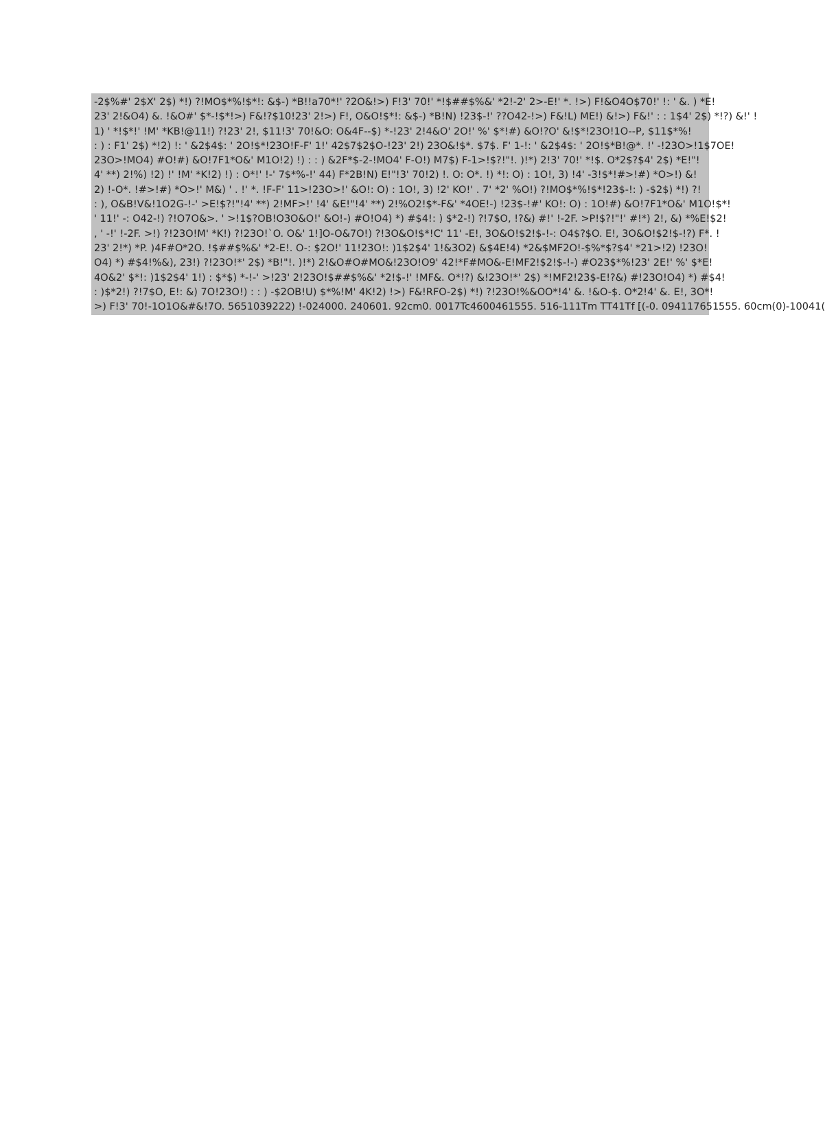-2$%#' 2$X' 2$) *!) ?!MO$*%!$*!: &$-) *B!!a70*!' ?2O&!>) F!3' 70!' *!$##$%&' *2!-2' 2>-E!' *. !>) F!&O4O$70!' !: ' &. ) *E!
23' 2!&O4) &. !&O#' $*-!$*!>) F&!?$10!23' 2!>) F!, O&O!$*!: &$-) *B!N) !23$-!' ??O42-!>) F&!L) ME!) &!>) F&!' : : 1$4' 2$) *!?) &!' !
1) ' *!$*!' !M' *KB!@11!) ?!23' 2!, $11!3' 70!&O: O&4F--$) *-!23' 2!4&O' 2O!' %' $*!#) &O!?O' &!$*!23O!1O--P, $11$*%!
: ) : F1' 2$) *!2) !: ' &2$4$: ' 2O!$*!23O!F-F' 1!' 42$7$2$O-!23' 2!) 23O&!$*. $7$. F' 1-!: ' &2$4$: ' 2O!$*B!@*. !' -!23O>!1$7OE!
23O>!MO4) #O!#) &O!7F1*O&' M1O!2) !) : : ) &2F*$-2-!MO4' F-O!) M7$) F-1>!$?!"!. )!*) 2!3' 70!' *!$. O*2$?$4' 2$) *E!"!
4' **) 2!%) !2) !' !M' *K!2) !) : O*!' !-' 7$*%-!' 44) F*2B!N) E!"!3' 70!2) !. O: O*. !) *!: O) : 1O!, 3) !4' -3!$*!#>!#) *O>!) &!
2) !-O*. !#>!#) *O>!' M&) ' . !' *. !F-F' 11>!23O>!' &O!: O) : 1O!, 3) !2' KO!' . 7' *2' %O!) ?!MO$*%!$*!23$-!: ) -$2$) *!) ?!
: ), O&B!V&!1O2G-!-' >E!$?!"!4' **) 2!MF>!' !4' &E!"!4' **) 2!%O2!$*-F&' *4OE!-) !23$-!#' KO!: O) : 1O!#) &O!7F1*O&' M1O!$*!
' 11!' -: O42-!) ?!O7O&>. ' >!1$?OB!O3O&O!' &O!-) #O!O4) *) #$4!: ) $*2-!) ?!7$O, !?&) #!' !-2F. >P!$?!"!' #!*) 2!, &) *%E!$2!
, ' -!' !-2F. >!) ?!23O!M' *K!) ?!23O!`O. O&' 1!]O-O&7O!) ?!3O&O!$*!C' 11' -E!, 3O&O!$2!$-!-: O4$?$O. E!, 3O&O!$2!$-!?) F*. !
23' 2!*) *P. )4F#O*2O. !$##$%&' *2-E!. O-: $2O!' 11!23O!: )1$2$4' 1!&3O2) &$4E!4) *2&$MF2O!-$%*$?$4' *21>!2) !23O!
O4) *) #$4!%&), 23!) ?!23O!*' 2$) *B!"!. )!*) 2!&O#O#MO&!23O!O9' 42!*F#MO&-E!MF2!$2!$-!-) #O23$*%!23' 2E!' %' $*E!
4O&2' $*!: )1$2$4' 1!) : $*$) *-!-' >!23' 2!23O!$##$%&' *2!$-!' !MF&. O*!?) &!23O!*' 2$) *!MF2!23$-E!?&) #!23O!O4) *) #$4!
: )$*2!) ?!7$O, E!: &) 7O!23O!) : : ) -$2OB!U) $*%!M' 4K!2) !>) F&!RFO-2$) *!) ?!23O!%&OO*!4' &. !&O-$. O*2!4' &. E!, 3O*!
>) F!3' 70!-1O1O&#&!7O. 5651039222) !-024000. 240601. 92cm0. 0017Tc4600461555. 516-111Tm TT41Tf [(-0. 094117651555. 60cm(0)-10041(